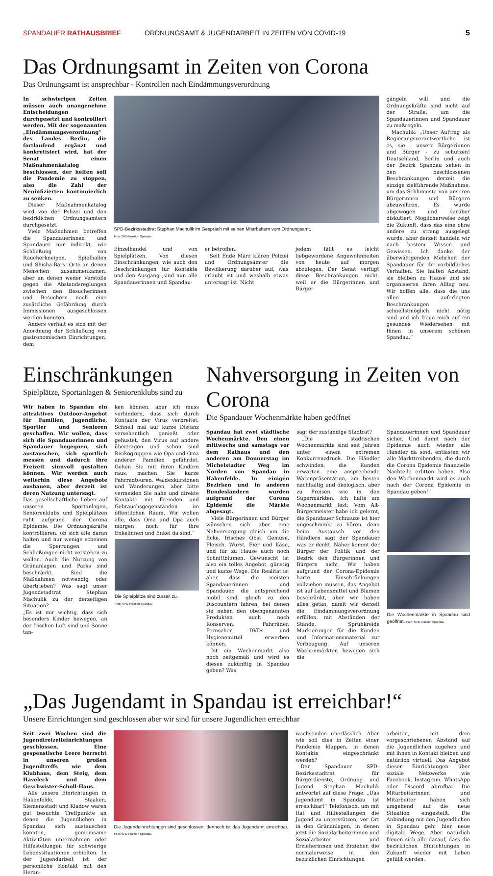SPANDAUER RATHAUSBRIEF ORDNUNGSAMT & JUGENDARBEIT IN ZEITEN VON COVID-19 5
Das Ordnungsamt in Zeiten von Corona
Das Ordnungsamt ist ansprechbar - Kontrollen nach Eindämmungsverordnung
In schwierigen Zeiten müssen auch unangenehme Entscheidungen durchgesetzt und kontrolliert werden. Mit der sogenannten „Eindämmungsverordnung“ des Landes Berlin, die fortlaufend ergänzt und konkretisiert wird, hat der Senat einen Maßnahmenkatalog beschlossen, der helfen soll die Pandemie zu stoppen, also die Zahl der Neuinfizierten kontinuierlich zu senken.
Dieser Maßnahmenkatalog wird von der Polizei und den bezirklichen Ordnungsämtern durchgesetzt.
Viele Maßnahmen betreffen die Spandauerinnen und Spandauer nur indirekt, wie Schließung von Raucherkneipen, Spielhallen und Shisha-Bars. Orte an denen Menschen zusammenkamen, aber an denen weder Verstöße gegen die Abstandsreglungen zwischen den Besucherinnen und Besuchern noch eine zusätzliche Gefährdung durch Immissionen ausgeschlossen werden konnten.
Anders verhält es sich mit der Anordnung der Schließung von gastronomischen Einrichtungen, dem
SPD-Bezirksstadtrat Stephan Machulik im Gespräch mit seinen Mitarbeitern vom Ordnungsamt.
Foto: SPD-Fraktion Spandau
Einzelhandel und von Spielplätzen. Von diesen Einschränkungen, wie auch den Beschränkungen für Kontakte und den Ausgang ,sind nun alle Spandauerinnen und Spandau-
er betroffen.
Seit Ende März klären Polizei und Ordnungsämter die Bevölkerung darüber auf, was erlaubt ist und weshalb etwas untersagt ist. Nicht
jedem fällt es leicht liebgewordene Angewohnheiten von heute auf morgen abzulegen. Der Senat verfügt diese Beschränkungen nicht, weil er die Bürgerinnen und Bürger
gängeln will und die Ordnungskräfte sind nicht auf der Straße, um die Spandauerinnen und Spandauer zu maßregeln.
Machulik: „Unser Auftrag als Regierungsverantwortliche ist es, sie – unsere Bürgerinnen und Bürger - zu schützen! Deutschland, Berlin und auch der Bezirk Spandau sehen in den beschlossenen Beschränkungen derzeit die einzige zielführende Maßnahme, um das Schlimmste von unseren Bürgerinnen und Bürgern abzuwehren. Es wurde abgewogen und darüber diskutiert. Möglicherweise zeigt die Zukunft, dass das eine ohne andere zu streng ausgelegt wurde, aber derzeit handeln wir nach bestem Wissen und Gewissen. Ich danke der überwältigenden Mehrheit der Spandauer für ihr vorbildliches Verhalten. Sie halten Abstand, sie bleiben zu Hause und sie organisieren ihren Alltag neu. Wir hoffen alle, dass die uns allen auferlegten Beschränkungen schnellstmöglich nicht nötig sind und ich freue mich auf ein gesundes Wiedersehen mit Ihnen in unserem schönen Spandau.“
Einschränkungen
Spielplätze, Sportanlagen & Seniorenklubs sind zu
Wir haben in Spandau ein attraktives Outdoor-Angebot für Familien, Jugendliche, Sportler und Senioren geschaffen. Wir wollen, dass sich die Spandauerinnen und Spandauer begegnen, sich austauschen, sich sportlich messen und dadurch ihre Freizeit sinnvoll gestalten können. Wir werden auch weiterhin diese Angebote ausbauen, aber derzeit ist deren Nutzung untersagt.
Das gesellschaftliche Leben auf unseren Sportanlagen, Seniorenklubs und Spielplätzen ruht aufgrund der Corona Epidemie. Die Ordnungskräfte kontrollieren, ob sich alle daran halten und nur wenige scheinen die Sperrungen und Schließungen nicht verstehen zu wollen. Auch die Nutzung von Grünanlagen und Parks sind beschränkt. Sind die Maßnahmen notwendig oder übertrieben? Was sagt unser Jugendstadtrat Stephan Machulik zu der derzeitigen Situation?
„Es ist mir wichtig, dass sich besonders Kinder bewegen, an der frischen Luft sind und Sonne tan-
ken können, aber ich muss verhindern, dass sich durch Kontakte der Virus verbreitet. Schnell mal auf kurze Distanz versehentlich geniеßt oder gehustet, den Virus auf andere übertragen und schon sind Risikogruppen wie Opa und Oma anderer Familien gefährdet. Gehen Sie mit ihren Kindern raus, machen Sie kurze Fahrradtouren, Waldexkursionen und Wanderungen, aber bitte vermeiden Sie nahe und direkte Kontakte mit Fremden und Gebrauchsgegenständen im öffentlichen Raum. Wir wollen alle, dass Oma und Opa auch morgen noch für ihre Enkelinnen und Enkel da sind.“
Die Spielplätze sind zurzeit zu.
Foto: SPD-Fraktion Spandau
Nahversorgung in Zeiten von Corona
Die Spandauer Wochenmärkte haben geöffnet
Spandau hat zwei städtische Wochenmärkte. Den einen mittwochs und samstags vor dem Rathaus und den anderen am Donnerstag im Michelstadter Weg im Norden von Spandau in Hakenfelde. In einigen Bezirken und in anderen Bundesländern wurden aufgrund der Corona Epidemie die Märkte abgesagt.
Viele Bürgerinnen und Bürger wünschen sich aber eine Nahversorgung gleich um die Ecke, frisches Obst, Gemüse, Fleisch, Wurst, Eier und Käse, und für zu Hause auch noch Schnittblumen. Gewünscht ist also ein tolles Angebot, günstig und kurze Wege. Die Realität ist aber, dass die meisten Spandauerinnen und Spandauer, die entsprechend mobil sind, gleich zu den Discountern fahren, bei denen sie neben den obengenannten Produkten auch noch Konserven, Fahrräder, Fernseher, DVDs und Hygienemittel erwerben können.
Ist ein Wochenmarkt also noch zeitgemäß und wird es diesen zukünftig in Spandau geben? Was
sagt der zuständige Stadtrat?
„Die städtischen Wochenmärkte sind seit Jahren unter einem extremen Konkurrenzdruck. Die Händler schwinden, die Kunden erwarten eine ansprechende Warenpräsentation, am besten nachhaltig und ökologisch, aber zu Preisen wie in den Supermärkten. Ich halte am Wochenmarkt fest: Vom Alt-Bürgermeister habe ich gelernt, die Spandauer Schnauze ist hier ungeschminkt zu hören, denn beim Austausch vor den Händlern sagt der Spandauer was er denkt. Näher kommt der Bürger der Politik und der Bezirk den Bürgerinnen und Bürgern nicht. Wir haben aufgrund der Corona-Epidemie harte Einschränkungen vollziehen müssen, das Angebot ist auf Lebensmittel und Blumen beschränkt, aber wir haben alles getan, damit wir derzeit die Eindämmungsverordnung erfüllen, mit Abständen der Stände, Sprühkreide Markierungen für die Kunden und Informationsmaterial zur Vorbeugung. Auf unseren Wochenmärkten bewegen sich die
Spandauerinnen und Spandauer sicher. Und damit nach der Epidemie auch wieder alle Händler da sind, entlasten wir alle Markttreibenden, die durch die Corona Epidemie finanzielle Nachteile erlitten haben. Also den Wochenmarkt wird es auch nach der Corona Epidemie in Spandau geben!“
Die Wochenmärkte in Spandau sind geöffnet. Foto: SPD-Fraktion Spandau
„Das Jugendamt in Spandau ist erreichbar!“
Unsere Einrichtungen sind geschlossen aber wir sind für unsere Jugendlichen erreichbar
Seit zwei Wochen sind die Jugendfreizeiteinrichtungen geschlossen. Eine gespenstische Leere herrscht in unseren großen Jugendtreffs wie dem Klubhaus, dem Steig, dem Haveleck und dem Geschwister-Scholl-Haus.
Alle unsere Einrichtungen in Hakenfelde, Staaken, Siemensstadt und Kladow waren gut besuchte Treffpunkte an denen die Jugendlichen in Spandau sich austauschen konnten, gemeinsame Aktivitäten unternahmen oder Hilfestellungen für schwierige Lebenssituationen erhielten. In der Jugendarbeit ist der persönliche Kontakt mit den Heran-
Die Jugendeinrichtungen sind geschlossen, dennoch ist das Jugendamt erreichbar. Foto: SPD-Fraktion Spandau
wachsenden unerlässlich. Aber wie soll dies in Zeiten einer Pandemie klappen, in denen Kontakte eingeschränkt werden?
Der Spandauer SPD-Bezirksstadtrat für Bürgerdienste, Ordnung und Jugend Stephan Machulik antwortet auf diese Frage: „Das Jugendamt in Spandau ist erreichbar!“ Telefonisch, um mit Rat und Hilfestellungen die Jugend zu unterstützen, vor Ort in den Grünanlagen, in denen jetzt die Sozialarbeiterinnen und Sozialarbeiter und Erzieherinnen und Erzieher, die normalerweise in den bezirklichen Einrichtungen
arbeiten, mit dem vorgeschriebenen Abstand auf die Jugendlichen zugehen und mit ihnen in Kontakt bleiben und natürlich virtuell. Das Angebot dieser Einrichtungen über soziale Netzwerke wie Facebook, Instagram, WhatsApp oder Discord abrufbar. Die Mitarbeiterinnen und Mitarbeiter haben sich umgehend auf die neue Situation eingestellt. Die Anbindung mit den Jugendlichen in Spandau geht hier neue digitale Wege. Aber natürlich freuen sich alle darauf, dass die bezirklichen Einrichtungen in Zukunft wieder mit Leben gefüllt werden.